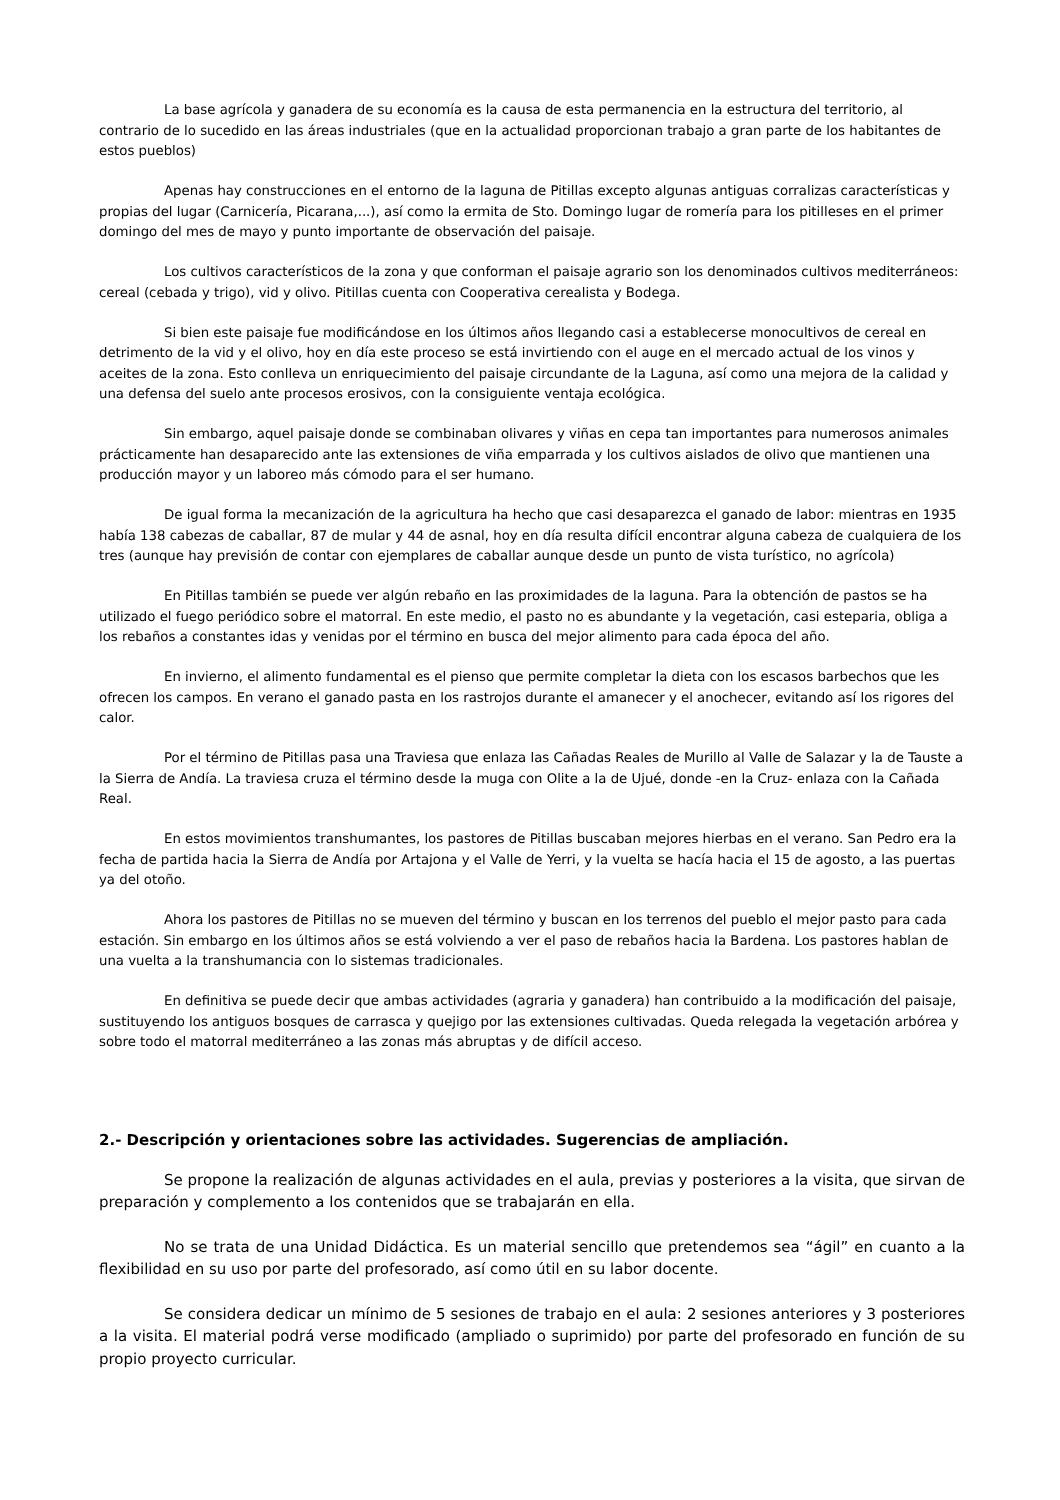La base agrícola y ganadera de su economía es la causa de esta permanencia en la estructura del territorio, al contrario de lo sucedido en las áreas industriales (que en la actualidad proporcionan trabajo a gran parte de los habitantes de estos pueblos)
Apenas hay construcciones en el entorno de la laguna de Pitillas excepto algunas antiguas corralizas características y propias del lugar (Carnicería, Picarana,...), así como la ermita de Sto. Domingo lugar de romería para los pitilleses en el primer domingo del mes de mayo y punto importante de observación del paisaje.
Los cultivos característicos de la zona y que conforman el paisaje agrario son los denominados cultivos mediterráneos: cereal (cebada y trigo), vid y olivo. Pitillas cuenta con Cooperativa cerealista y Bodega.
Si bien este paisaje fue modificándose en los últimos años llegando casi a establecerse monocultivos de cereal en detrimento de la vid y el olivo, hoy en día este proceso se está invirtiendo con el auge en el mercado actual de los vinos y aceites de la zona. Esto conlleva un enriquecimiento del paisaje circundante de la Laguna, así como una mejora de la calidad y una defensa del suelo ante procesos erosivos, con la consiguiente ventaja ecológica.
Sin embargo, aquel paisaje donde se combinaban olivares y viñas en cepa tan importantes para numerosos animales prácticamente han desaparecido ante las extensiones de viña emparrada y los cultivos aislados de olivo que mantienen una producción mayor y un laboreo más cómodo para el ser humano.
De igual forma la mecanización de la agricultura ha hecho que casi desaparezca el ganado de labor: mientras en 1935 había 138 cabezas de caballar, 87 de mular y 44 de asnal, hoy en día resulta difícil encontrar alguna cabeza de cualquiera de los tres (aunque hay previsión de contar con ejemplares de caballar aunque desde un punto de vista turístico, no agrícola)
En Pitillas también se puede ver algún rebaño en las proximidades de la laguna. Para la obtención de pastos se ha utilizado el fuego periódico sobre el matorral. En este medio, el pasto no es abundante y la vegetación, casi esteparia, obliga a los rebaños a constantes idas y venidas por el término en busca del mejor alimento para cada época del año.
En invierno, el alimento fundamental es el pienso que permite completar la dieta con los escasos barbechos que les ofrecen los campos. En verano el ganado pasta en los rastrojos durante el amanecer y el anochecer, evitando así los rigores del calor.
Por el término de Pitillas pasa una Traviesa que enlaza las Cañadas Reales de Murillo al Valle de Salazar y la de Tauste a la Sierra de Andía. La traviesa cruza el término desde la muga con Olite a la de Ujué, donde -en la Cruz- enlaza con la Cañada Real.
En estos movimientos transhumantes, los pastores de Pitillas buscaban mejores hierbas en el verano. San Pedro era la fecha de partida hacia la Sierra de Andía por Artajona y el Valle de Yerri, y la vuelta se hacía hacia el 15 de agosto, a las puertas ya del otoño.
Ahora los pastores de Pitillas no se mueven del término y buscan en los terrenos del pueblo el mejor pasto para cada estación. Sin embargo en los últimos años se está volviendo a ver el paso de rebaños hacia la Bardena. Los pastores hablan de una vuelta a la transhumancia con lo sistemas tradicionales.
En definitiva se puede decir que ambas actividades (agraria y ganadera) han contribuido a la modificación del paisaje, sustituyendo los antiguos bosques de carrasca y quejigo por las extensiones cultivadas. Queda relegada la vegetación arbórea y sobre todo el matorral mediterráneo a las zonas más abruptas y de difícil acceso.
2.- Descripción y orientaciones sobre las actividades. Sugerencias de ampliación.
Se propone la realización de algunas actividades en el aula, previas y posteriores a la visita, que sirvan de preparación y complemento a los contenidos que se trabajarán en ella.
No se trata de una Unidad Didáctica. Es un material sencillo que pretendemos sea “ágil” en cuanto a la flexibilidad en su uso por parte del profesorado, así como útil en su labor docente.
Se considera dedicar un mínimo de 5 sesiones de trabajo en el aula: 2 sesiones anteriores y 3 posteriores a la visita. El material podrá verse modificado (ampliado o suprimido) por parte del profesorado en función de su propio proyecto curricular.